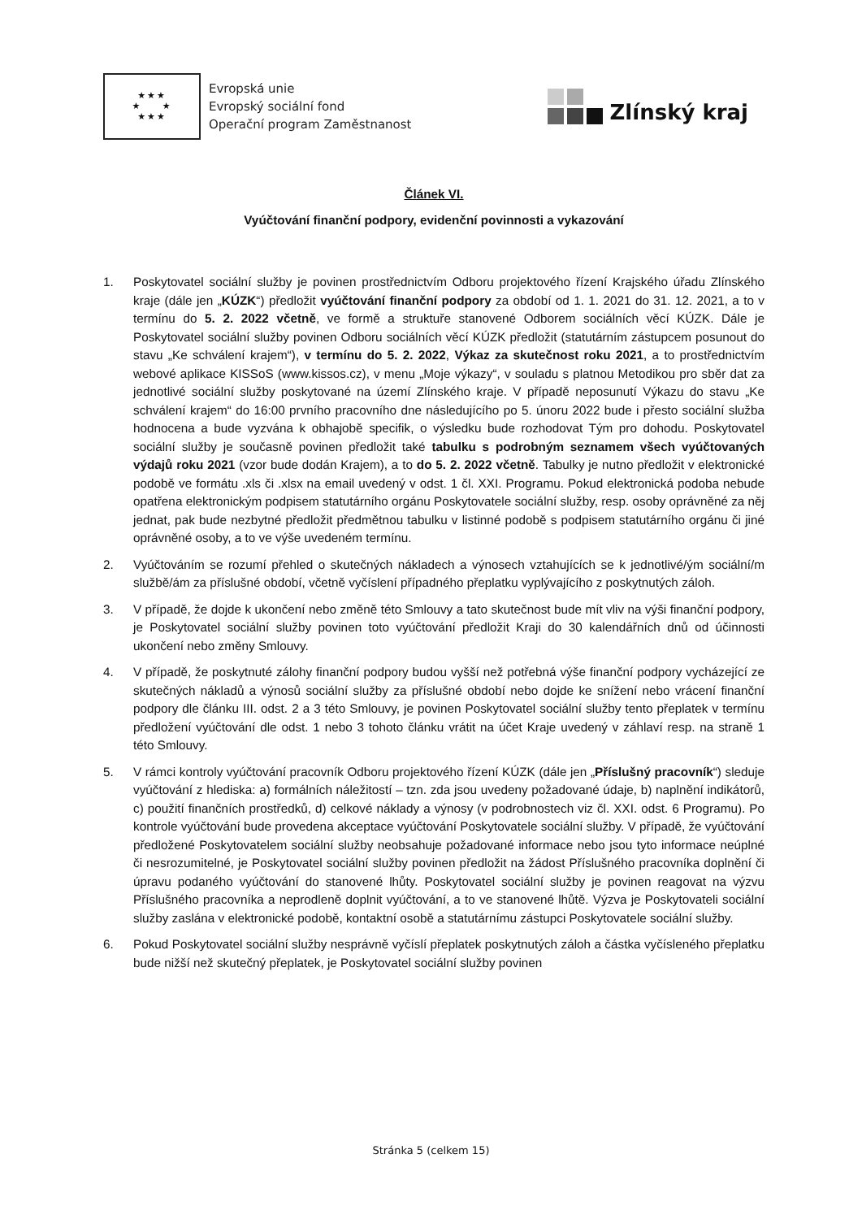★★★
★ ★
★★★
Evropská unie
Evropský sociální fond
Operační program Zaměstnanost
Zlínský kraj
Článek VI.
Vyúčtování finanční podpory, evidenční povinnosti a vykazování
1. Poskytovatel sociální služby je povinen prostřednictvím Odboru projektového řízení Krajského úřadu Zlínského kraje (dále jen „KÚZK“) předložit vyúčtování finanční podpory za období od 1. 1. 2021 do 31. 12. 2021, a to v termínu do 5. 2. 2022 včetně, ve formě a struktuře stanovené Odborem sociálních věcí KÚZK. Dále je Poskytovatel sociální služby povinen Odboru sociálních věcí KÚZK předložit (statutárním zástupcem posunout do stavu „Ke schválení krajem“), v termínu do 5. 2. 2022, Výkaz za skutečnost roku 2021, a to prostřednictvím webové aplikace KISSoS (www.kissos.cz), v menu „Moje výkazy“, v souladu s platnou Metodikou pro sběr dat za jednotlivé sociální služby poskytované na území Zlínského kraje. V případě neposunutí Výkazu do stavu „Ke schválení krajem“ do 16:00 prvního pracovního dne následujícího po 5. únoru 2022 bude i přesto sociální služba hodnocena a bude vyzvána k obhajobě specifik, o výsledku bude rozhodovat Tým pro dohodu. Poskytovatel sociální služby je současně povinen předložit také tabulku s podrobným seznamem všech vyúčtovaných výdajů roku 2021 (vzor bude dodán Krajem), a to do 5. 2. 2022 včetně. Tabulky je nutno předložit v elektronické podobě ve formátu .xls či .xlsx na email uvedený v odst. 1 čl. XXI. Programu. Pokud elektronická podoba nebude opatřena elektronickým podpisem statutárního orgánu Poskytovatele sociální služby, resp. osoby oprávněné za něj jednat, pak bude nezbytné předložit předmětnou tabulku v listinné podobě s podpisem statutárního orgánu či jiné oprávněné osoby, a to ve výše uvedeném termínu.
2. Vyúčtováním se rozumí přehled o skutečných nákladech a výnosech vztahujících se k jednotlivé/ým sociální/m službě/ám za příslušné období, včetně vyčíslení případného přeplatku vyplývajícího z poskytnutých záloh.
3. V případě, že dojde k ukončení nebo změně této Smlouvy a tato skutečnost bude mít vliv na výši finanční podpory, je Poskytovatel sociální služby povinen toto vyúčtování předložit Kraji do 30 kalendářních dnů od účinnosti ukončení nebo změny Smlouvy.
4. V případě, že poskytnuté zálohy finanční podpory budou vyšší než potřebná výše finanční podpory vycházející ze skutečných nákladů a výnosů sociální služby za příslušné období nebo dojde ke snížení nebo vrácení finanční podpory dle článku III. odst. 2 a 3 této Smlouvy, je povinen Poskytovatel sociální služby tento přeplatek v termínu předložení vyúčtování dle odst. 1 nebo 3 tohoto článku vrátit na účet Kraje uvedený v záhlaví resp. na straně 1 této Smlouvy.
5. V rámci kontroly vyúčtování pracovník Odboru projektového řízení KÚZK (dále jen „Příslušný pracovník“) sleduje vyúčtování z hlediska: a) formálních náležitostí – tzn. zda jsou uvedeny požadované údaje, b) naplnění indikátorů, c) použití finančních prostředků, d) celkové náklady a výnosy (v podrobnostech viz čl. XXI. odst. 6 Programu). Po kontrole vyúčtování bude provedena akceptace vyúčtování Poskytovatele sociální služby. V případě, že vyúčtování předložené Poskytovatelem sociální služby neobsahuje požadované informace nebo jsou tyto informace neúplné či nesrozumitelné, je Poskytovatel sociální služby povinen předložit na žádost Příslušného pracovníka doplnění či úpravu podaného vyúčtování do stanovené lhůty. Poskytovatel sociální služby je povinen reagovat na výzvu Příslušného pracovníka a neprodleně doplnit vyúčtování, a to ve stanovené lhůtě. Výzva je Poskytovateli sociální služby zaslána v elektronické podobě, kontaktní osobě a statutárnímu zástupci Poskytovatele sociální služby.
6. Pokud Poskytovatel sociální služby nesprávně vyčíslí přeplatek poskytnutých záloh a částka vyčísleného přeplatku bude nižší než skutečný přeplatek, je Poskytovatel sociální služby povinen
Stránka 5 (celkem 15)